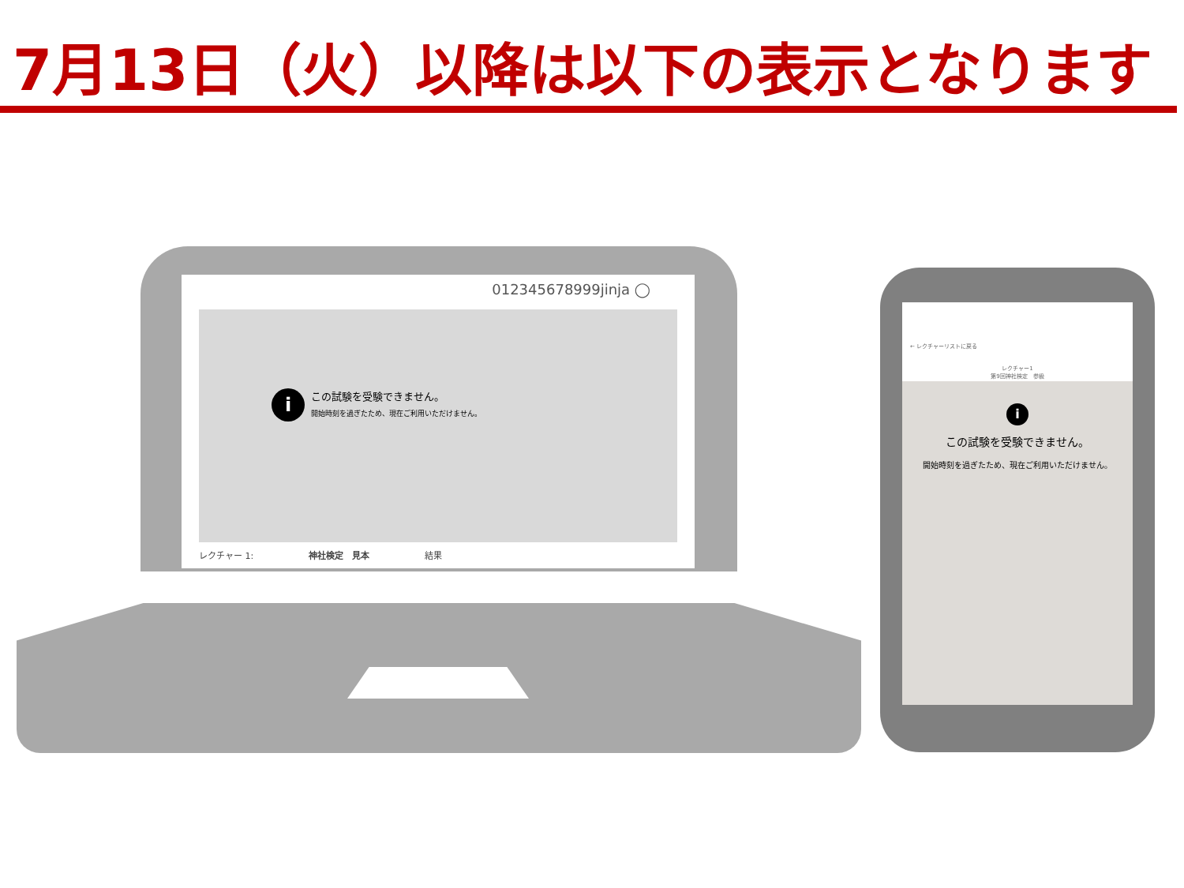7月13日（火）以降は以下の表示となります
012345678999jinja ◯
i
この試験を受験できません。
開始時刻を過ぎたため、現在ご利用いただけません。
レクチャー 1: 神社検定　見本 結果
← レクチャーリストに戻る
レクチャー1
第9回神社検定　参級
i
この試験を受験できません。
開始時刻を過ぎたため、現在ご利用いただけません。